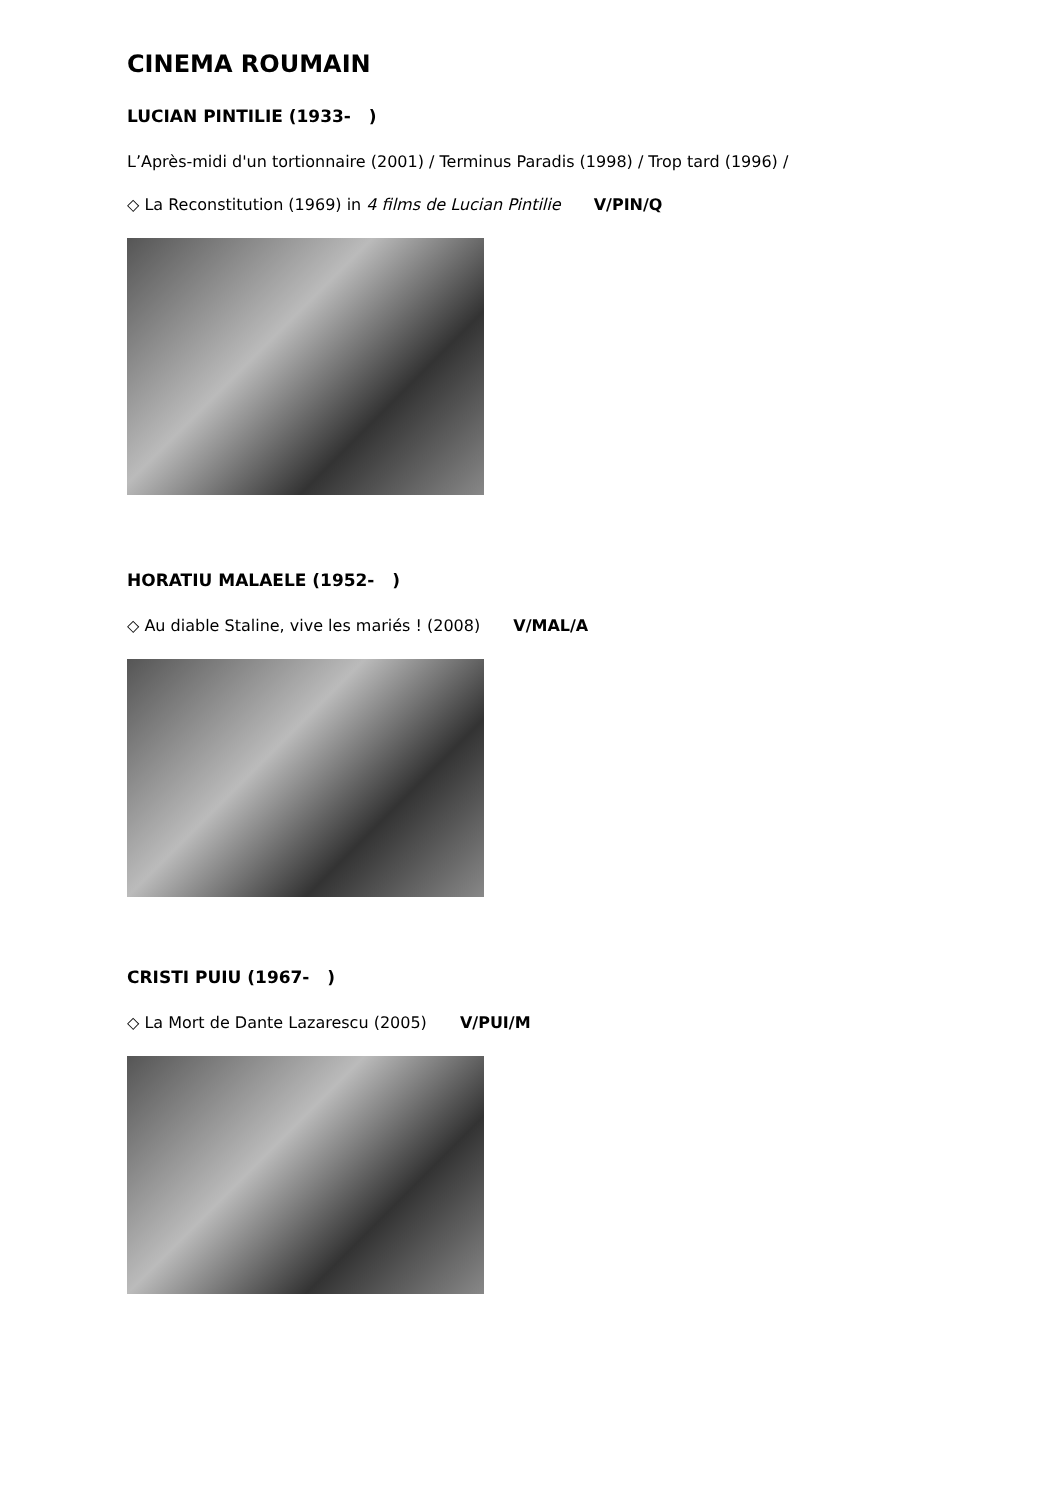CINEMA ROUMAIN
LUCIAN PINTILIE (1933- )
L’Après-midi d'un tortionnaire (2001) / Terminus Paradis (1998) / Trop tard (1996) /
◇ La Reconstitution (1969) in 4 films de Lucian Pintilie V/PIN/Q
HORATIU MALAELE (1952- )
◇ Au diable Staline, vive les mariés ! (2008) V/MAL/A
CRISTI PUIU (1967- )
◇ La Mort de Dante Lazarescu (2005) V/PUI/M